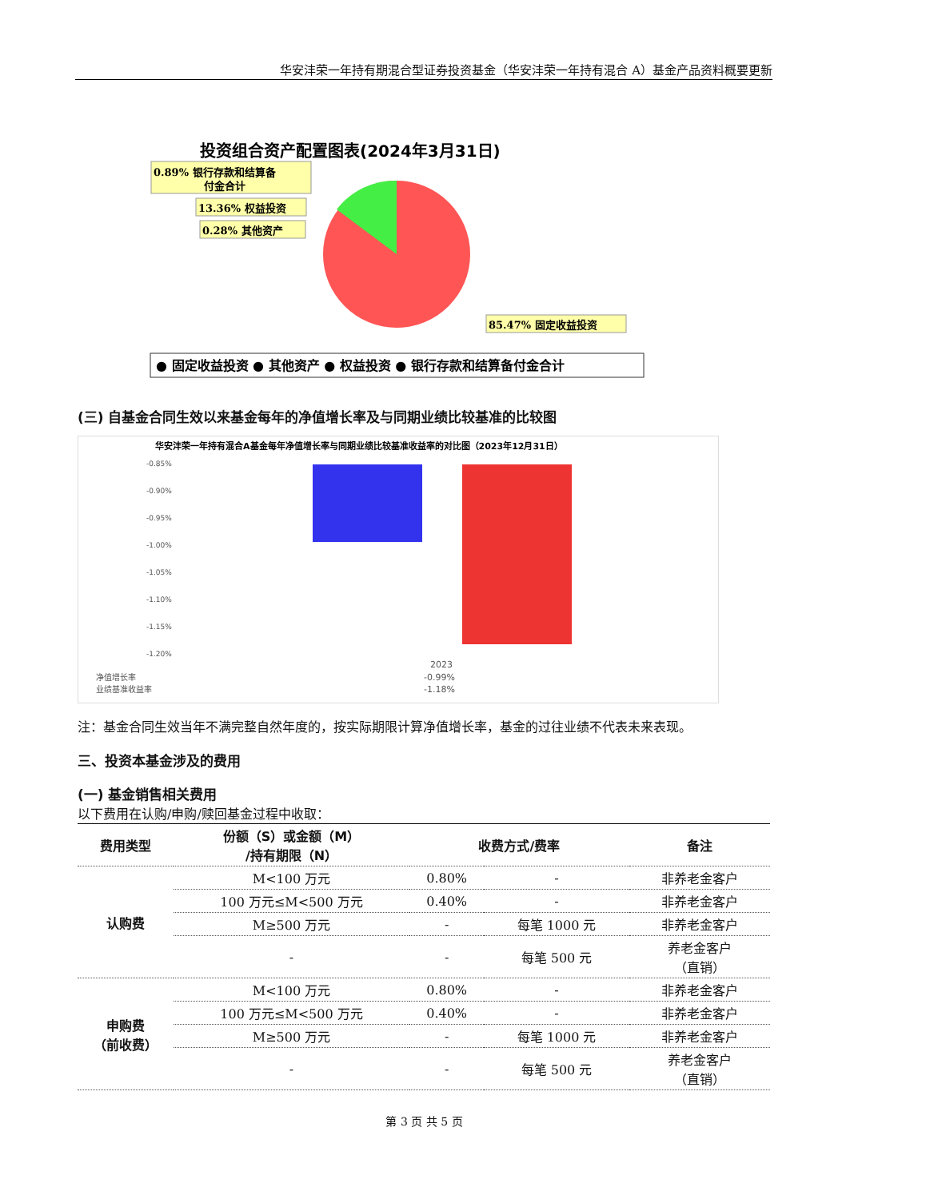华安沣荣一年持有期混合型证券投资基金（华安沣荣一年持有混合 A）基金产品资料概要更新
投资组合资产配置图表(2024年3月31日)
0.89% 银行存款和结算备
付金合计
13.36% 权益投资
0.28% 其他资产
85.47% 固定收益投资
● 固定收益投资 ● 其他资产 ● 权益投资 ● 银行存款和结算备付金合计
(三) 自基金合同生效以来基金每年的净值增长率及与同期业绩比较基准的比较图
华安沣荣一年持有混合A基金每年净值增长率与同期业绩比较基准收益率的对比图（2023年12月31日）
-0.85%
-0.90%
-0.95%
-1.00%
-1.05%
-1.10%
-1.15%
-1.20%
2023
净值增长率
-0.99%
业绩基准收益率
-1.18%
注：基金合同生效当年不满完整自然年度的，按实际期限计算净值增长率，基金的过往业绩不代表未来表现。
三、投资本基金涉及的费用
(一) 基金销售相关费用
以下费用在认购/申购/赎回基金过程中收取：
| 费用类型 | 份额（S）或金额（M） /持有期限（N） | 收费方式/费率 | | 备注 |
| --- | --- | --- | --- | --- |
| 认购费 | M<100 万元 | 0.80% | - | 非养老金客户 |
| | 100 万元≤M<500 万元 | 0.40% | - | 非养老金客户 |
| | M≥500 万元 | - | 每笔 1000 元 | 非养老金客户 |
| | - | - | 每笔 500 元 | 养老金客户 （直销） |
| 申购费 （前收费） | M<100 万元 | 0.80% | - | 非养老金客户 |
| | 100 万元≤M<500 万元 | 0.40% | - | 非养老金客户 |
| | M≥500 万元 | - | 每笔 1000 元 | 非养老金客户 |
| | - | - | 每笔 500 元 | 养老金客户 （直销） |
第 3 页 共 5 页